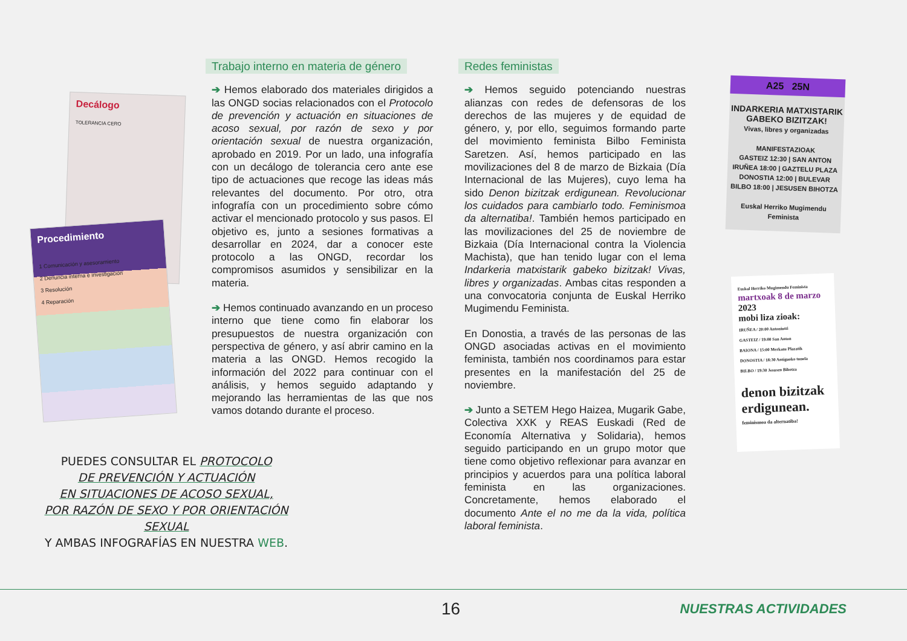Decálogo
TOLERANCIA CERO
Procedimiento
1 Comunicación y asesoramiento
2 Denuncia interna e investigación
3 Resolución
4 Reparación
PUEDES CONSULTAR EL PROTOCOLO
DE PREVENCIÓN Y ACTUACIÓN
EN SITUACIONES DE ACOSO SEXUAL,
POR RAZÓN DE SEXO Y POR ORIENTACIÓN SEXUAL
Y AMBAS INFOGRAFÍAS EN NUESTRA WEB.
Trabajo interno en materia de género
➔ Hemos elaborado dos materiales dirigidos a las ONGD socias relacionados con el Protocolo de prevención y actuación en situaciones de acoso sexual, por razón de sexo y por orientación sexual de nuestra organización, aprobado en 2019. Por un lado, una infografía con un decálogo de tolerancia cero ante ese tipo de actuaciones que recoge las ideas más relevantes del documento. Por otro, otra infografía con un procedimiento sobre cómo activar el mencionado protocolo y sus pasos. El objetivo es, junto a sesiones formativas a desarrollar en 2024, dar a conocer este protocolo a las ONGD, recordar los compromisos asumidos y sensibilizar en la materia.
➔ Hemos continuado avanzando en un proceso interno que tiene como fin elaborar los presupuestos de nuestra organización con perspectiva de género, y así abrir camino en la materia a las ONGD. Hemos recogido la información del 2022 para continuar con el análisis, y hemos seguido adaptando y mejorando las herramientas de las que nos vamos dotando durante el proceso.
Redes feministas
➔ Hemos seguido potenciando nuestras alianzas con redes de defensoras de los derechos de las mujeres y de equidad de género, y, por ello, seguimos formando parte del movimiento feminista Bilbo Feminista Saretzen. Así, hemos participado en las movilizaciones del 8 de marzo de Bizkaia (Día Internacional de las Mujeres), cuyo lema ha sido Denon bizitzak erdigunean. Revolucionar los cuidados para cambiarlo todo. Feminismoa da alternatiba!. También hemos participado en las movilizaciones del 25 de noviembre de Bizkaia (Día Internacional contra la Violencia Machista), que han tenido lugar con el lema Indarkeria matxistarik gabeko bizitzak! Vivas, libres y organizadas. Ambas citas responden a una convocatoria conjunta de Euskal Herriko Mugimendu Feminista.
En Donostia, a través de las personas de las ONGD asociadas activas en el movimiento feminista, también nos coordinamos para estar presentes en la manifestación del 25 de noviembre.
➔ Junto a SETEM Hego Haizea, Mugarik Gabe, Colectiva XXK y REAS Euskadi (Red de Economía Alternativa y Solidaria), hemos seguido participando en un grupo motor que tiene como objetivo reflexionar para avanzar en principios y acuerdos para una política laboral feminista en las organizaciones. Concretamente, hemos elaborado el documento Ante el no me da la vida, política laboral feminista.
A25 25N
INDARKERIA MATXISTARIK GABEKO BIZITZAK!
Vivas, libres y organizadas
MANIFESTAZIOAK
GASTEIZ 12:30 | SAN ANTON
IRUÑEA 18:00 | GAZTELU PLAZA
DONOSTIA 12:00 | BULEVAR
BILBO 18:00 | JESUSEN BIHOTZA
Euskal Herriko Mugimendu Feminista
Euskal Herriko Mugimendu Feminista
martxoak 8 de marzo 2023
mobi liza zioak:
IRUÑEA / 20:00 Antoniutti
GASTEIZ / 19:00 San Anton
BAIONA / 15:00 Merkatu Plazatik
DONOSTIA / 18:30 Antiguoko tunela
BILBO / 19:30 Jesusen Bihotza
denon bizitzak erdigunean.
feminismoa da alternatiba!
16 NUESTRAS ACTIVIDADES